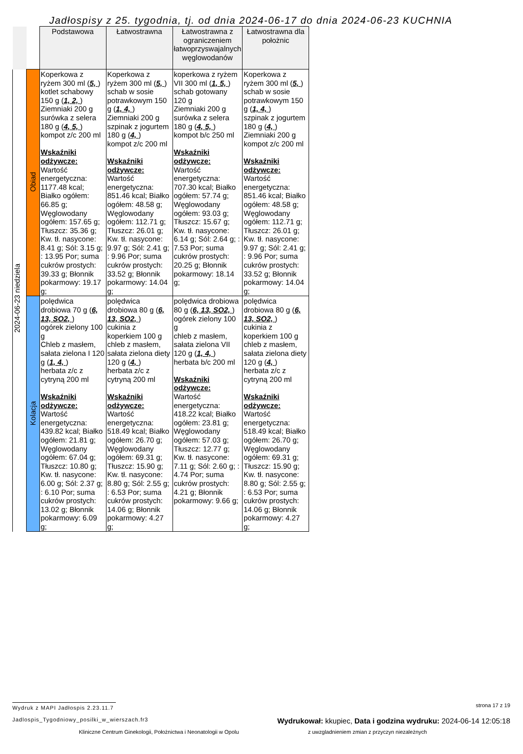Jadłospisy z 25. tygodnia, tj. od dnia 2024-06-17 do dnia 2024-06-23 KUCHNIA
| | | Podstawowa | Łatwostrawna | Łatwostrawna z ograniczeniem łatwoprzyswajalnych węglowodanów | Łatwostrawna dla położnic |
| --- | --- | --- | --- | --- | --- |
| 2024-06-23 niedziela | Obiad | Koperkowa z ryżem 300 ml ( 5, ) kotlet schabowy 150 g ( 1, 2, ) Ziemniaki 200 g surówka z selera 180 g ( 4, 5, ) kompot z/c 200 ml Wskaźniki odżywcze: Wartość energetyczna: 1177.48 kcal; Białko ogółem: 66.85 g; Węglowodany ogółem: 157.65 g; Tłuszcz: 35.36 g; Kw. tł. nasycone: 8.41 g; Sól: 3.15 g; : 13.95 Por; suma cukrów prostych: 39.33 g; Błonnik pokarmowy: 19.17 g; | Koperkowa z ryżem 300 ml ( 5, ) schab w sosie potrawkowym 150 g ( 1, 4, ) Ziemniaki 200 g szpinak z jogurtem 180 g ( 4, ) kompot z/c 200 ml Wskaźniki odżywcze: Wartość energetyczna: 851.46 kcal; Białko ogółem: 48.58 g; Węglowodany ogółem: 112.71 g; Tłuszcz: 26.01 g; Kw. tł. nasycone: 9.97 g; Sól: 2.41 g; : 9.96 Por; suma cukrów prostych: 33.52 g; Błonnik pokarmowy: 14.04 g; | koperkowa z ryżem VII 300 ml ( 1, 5, ) schab gotowany 120 g Ziemniaki 200 g surówka z selera 180 g ( 4, 5, ) kompot b/c 250 ml Wskaźniki odżywcze: Wartość energetyczna: 707.30 kcal; Białko ogółem: 57.74 g; Węglowodany ogółem: 93.03 g; Tłuszcz: 15.67 g; Kw. tł. nasycone: 6.14 g; Sól: 2.64 g; : 7.53 Por; suma cukrów prostych: 20.25 g; Błonnik pokarmowy: 18.14 g; | Koperkowa z ryżem 300 ml ( 5, ) schab w sosie potrawkowym 150 g ( 1, 4, ) szpinak z jogurtem 180 g ( 4, ) Ziemniaki 200 g kompot z/c 200 ml Wskaźniki odżywcze: Wartość energetyczna: 851.46 kcal; Białko ogółem: 48.58 g; Węglowodany ogółem: 112.71 g; Tłuszcz: 26.01 g; Kw. tł. nasycone: 9.97 g; Sól: 2.41 g; : 9.96 Por; suma cukrów prostych: 33.52 g; Błonnik pokarmowy: 14.04 g; |
| | Kolacja | polędwica drobiowa 70 g ( 6, 13, SO2, ) ogórek zielony 100 g Chleb z masłem, sałata zielona I 120 g ( 1, 4, ) herbata z/c z cytryną 200 ml Wskaźniki odżywcze: Wartość energetyczna: 439.82 kcal; Białko ogółem: 21.81 g; Węglowodany ogółem: 67.04 g; Tłuszcz: 10.80 g; Kw. tł. nasycone: 6.00 g; Sól: 2.37 g; : 6.10 Por; suma cukrów prostych: 13.02 g; Błonnik pokarmowy: 6.09 g; | polędwica drobiowa 80 g ( 6, 13, SO2, ) cukinia z koperkiem 100 g chleb z masłem, sałata zielona diety 120 g ( 4, ) herbata z/c z cytryną 200 ml Wskaźniki odżywcze: Wartość energetyczna: 518.49 kcal; Białko ogółem: 26.70 g; Węglowodany ogółem: 69.31 g; Tłuszcz: 15.90 g; Kw. tł. nasycone: 8.80 g; Sól: 2.55 g; : 6.53 Por; suma cukrów prostych: 14.06 g; Błonnik pokarmowy: 4.27 g; | polędwica drobiowa 80 g ( 6, 13, SO2, ) ogórek zielony 100 g chleb z masłem, sałata zielona VII 120 g ( 1, 4, ) herbata b/c 200 ml Wskaźniki odżywcze: Wartość energetyczna: 418.22 kcal; Białko ogółem: 23.81 g; Węglowodany ogółem: 57.03 g; Tłuszcz: 12.77 g; Kw. tł. nasycone: 7.11 g; Sól: 2.60 g; : 4.74 Por; suma cukrów prostych: 4.21 g; Błonnik pokarmowy: 9.66 g; | polędwica drobiowa 80 g ( 6, 13, SO2, ) cukinia z koperkiem 100 g chleb z masłem, sałata zielona diety 120 g ( 4, ) herbata z/c z cytryną 200 ml Wskaźniki odżywcze: Wartość energetyczna: 518.49 kcal; Białko ogółem: 26.70 g; Węglowodany ogółem: 69.31 g; Tłuszcz: 15.90 g; Kw. tł. nasycone: 8.80 g; Sól: 2.55 g; : 6.53 Por; suma cukrów prostych: 14.06 g; Błonnik pokarmowy: 4.27 g; |
Wydruk z MAPI Jadłospis 2.23.11.7 strona 17 z 19
Jadlospis_Tygodniowy_posilki_w_wierszach.fr3 Wydrukował: kkupiec, Data i godzina wydruku: 2024-06-14 12:05:18
Kliniczne Centrum Ginekologii, Położnictwa i Neonatologii w Opolu z uwzgladnieniem zmian z przyczyn niezależnych